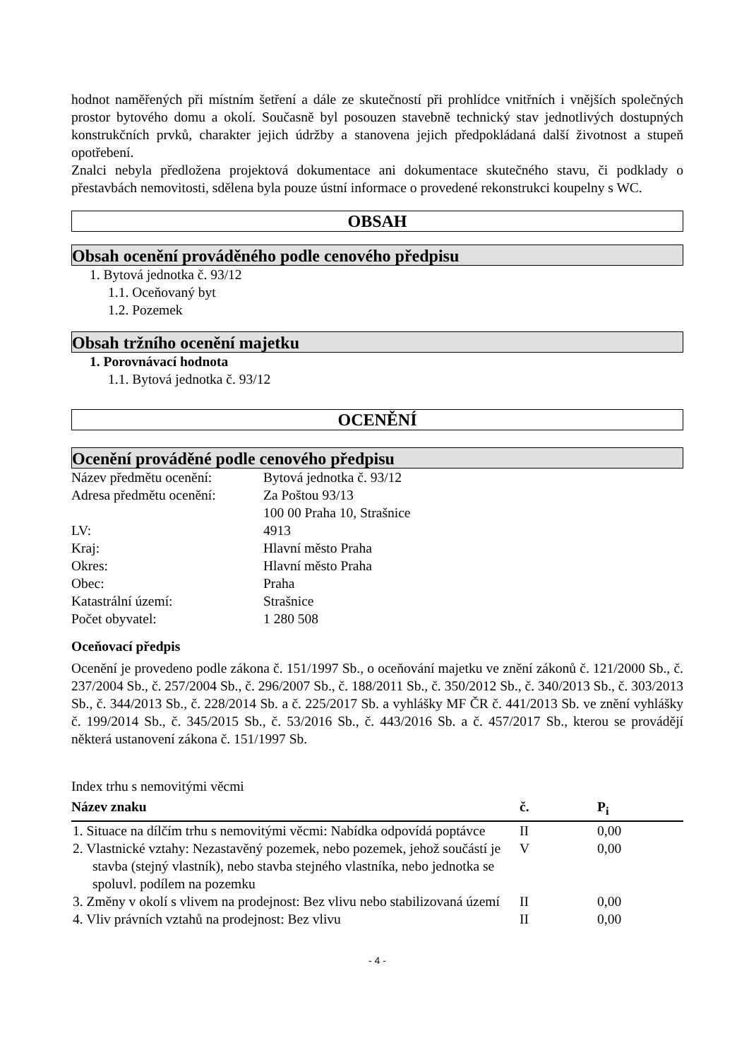hodnot naměřených při místním šetření a dále ze skutečností při prohlídce vnitřních i vnějších společných prostor bytového domu a okolí. Současně byl posouzen stavebně technický stav jednotlivých dostupných konstrukčních prvků, charakter jejich údržby a stanovena jejich předpokládaná další životnost a stupeň opotřebení.
Znalci nebyla předložena projektová dokumentace ani dokumentace skutečného stavu, či podklady o přestavbách nemovitosti, sdělena byla pouze ústní informace o provedené rekonstrukci koupelny s WC.
OBSAH
Obsah ocenění prováděného podle cenového předpisu
1. Bytová jednotka č. 93/12
1.1. Oceňovaný byt
1.2. Pozemek
Obsah tržního ocenění majetku
1. Porovnávací hodnota
1.1. Bytová jednotka č. 93/12
OCENĚNÍ
Ocenění prováděné podle cenového předpisu
| Název předmětu ocenění: | Bytová jednotka č. 93/12 |
| Adresa předmětu ocenění: | Za Poštou 93/13 100 00 Praha 10, Strašnice |
| LV: | 4913 |
| Kraj: | Hlavní město Praha |
| Okres: | Hlavní město Praha |
| Obec: | Praha |
| Katastrální území: | Strašnice |
| Počet obyvatel: | 1 280 508 |
Oceňovací předpis
Ocenění je provedeno podle zákona č. 151/1997 Sb., o oceňování majetku ve znění zákonů č. 121/2000 Sb., č. 237/2004 Sb., č. 257/2004 Sb., č. 296/2007 Sb., č. 188/2011 Sb., č. 350/2012 Sb., č. 340/2013 Sb., č. 303/2013 Sb., č. 344/2013 Sb., č. 228/2014 Sb. a č. 225/2017 Sb. a vyhlášky MF ČR č. 441/2013 Sb. ve znění vyhlášky č. 199/2014 Sb., č. 345/2015 Sb., č. 53/2016 Sb., č. 443/2016 Sb. a č. 457/2017 Sb., kterou se provádějí některá ustanovení zákona č. 151/1997 Sb.
Index trhu s nemovitými věcmi
| Název znaku | č. | P<sub>i</sub> |
| --- | --- | --- |
| 1. Situace na dílčím trhu s nemovitými věcmi: Nabídka odpovídá poptávce | II | 0,00 |
| 2. Vlastnické vztahy: Nezastavěný pozemek, nebo pozemek, jehož součástí je stavba (stejný vlastník), nebo stavba stejného vlastníka, nebo jednotka se spoluvl. podílem na pozemku | V | 0,00 |
| 3. Změny v okolí s vlivem na prodejnost: Bez vlivu nebo stabilizovaná území | II | 0,00 |
| 4. Vliv právních vztahů na prodejnost: Bez vlivu | II | 0,00 |
- 4 -